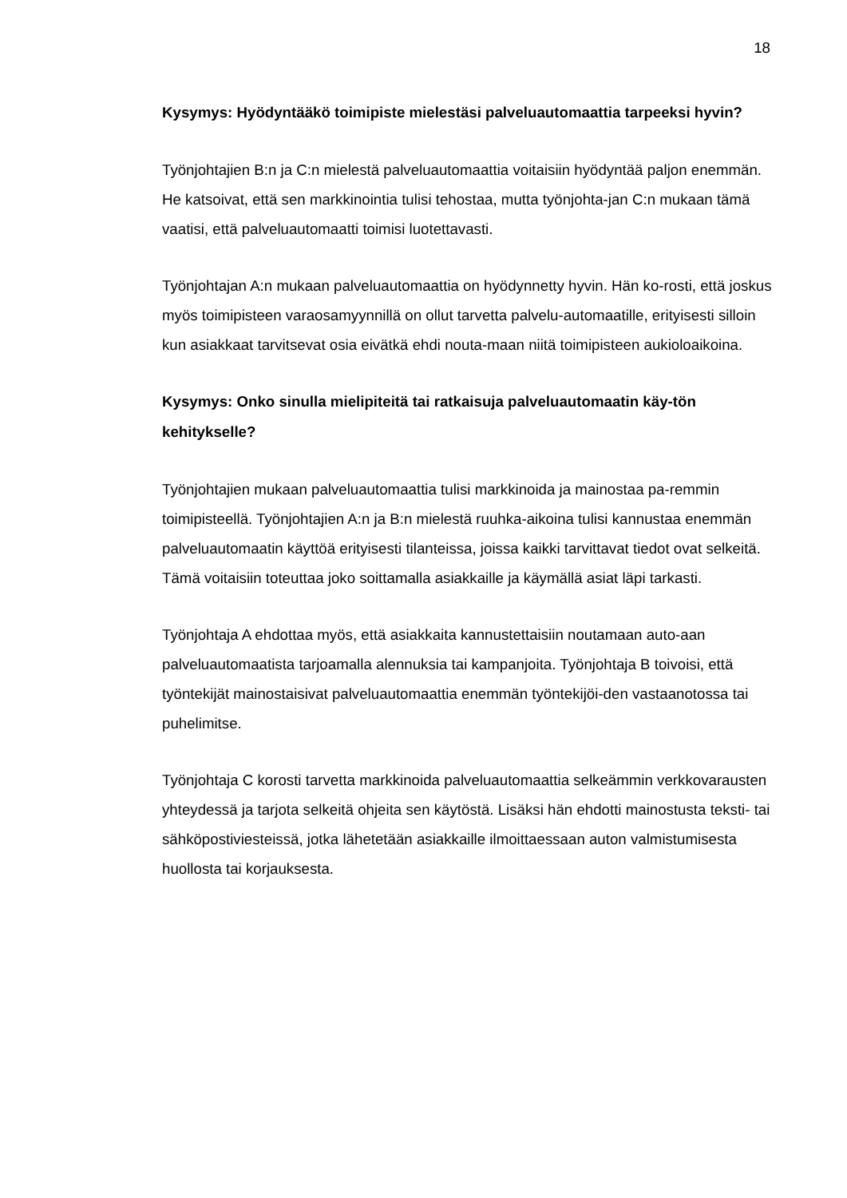18
Kysymys: Hyödyntääkö toimipiste mielestäsi palveluautomaattia tarpeeksi hyvin?
Työnjohtajien B:n ja C:n mielestä palveluautomaattia voitaisiin hyödyntää paljon enemmän. He katsoivat, että sen markkinointia tulisi tehostaa, mutta työnjohta-jan C:n mukaan tämä vaatisi, että palveluautomaatti toimisi luotettavasti.
Työnjohtajan A:n mukaan palveluautomaattia on hyödynnetty hyvin. Hän ko-rosti, että joskus myös toimipisteen varaosamyynnillä on ollut tarvetta palvelu-automaatille, erityisesti silloin kun asiakkaat tarvitsevat osia eivätkä ehdi nouta-maan niitä toimipisteen aukioloaikoina.
Kysymys: Onko sinulla mielipiteitä tai ratkaisuja palveluautomaatin käy-tön kehitykselle?
Työnjohtajien mukaan palveluautomaattia tulisi markkinoida ja mainostaa pa-remmin toimipisteellä. Työnjohtajien A:n ja B:n mielestä ruuhka-aikoina tulisi kannustaa enemmän palveluautomaatin käyttöä erityisesti tilanteissa, joissa kaikki tarvittavat tiedot ovat selkeitä. Tämä voitaisiin toteuttaa joko soittamalla asiakkaille ja käymällä asiat läpi tarkasti.
Työnjohtaja A ehdottaa myös, että asiakkaita kannustettaisiin noutamaan auto-aan palveluautomaatista tarjoamalla alennuksia tai kampanjoita. Työnjohtaja B toivoisi, että työntekijät mainostaisivat palveluautomaattia enemmän työntekijöi-den vastaanotossa tai puhelimitse.
Työnjohtaja C korosti tarvetta markkinoida palveluautomaattia selkeämmin verkkovarausten yhteydessä ja tarjota selkeitä ohjeita sen käytöstä. Lisäksi hän ehdotti mainostusta teksti- tai sähköpostiviesteissä, jotka lähetetään asiakkaille ilmoittaessaan auton valmistumisesta huollosta tai korjauksesta.